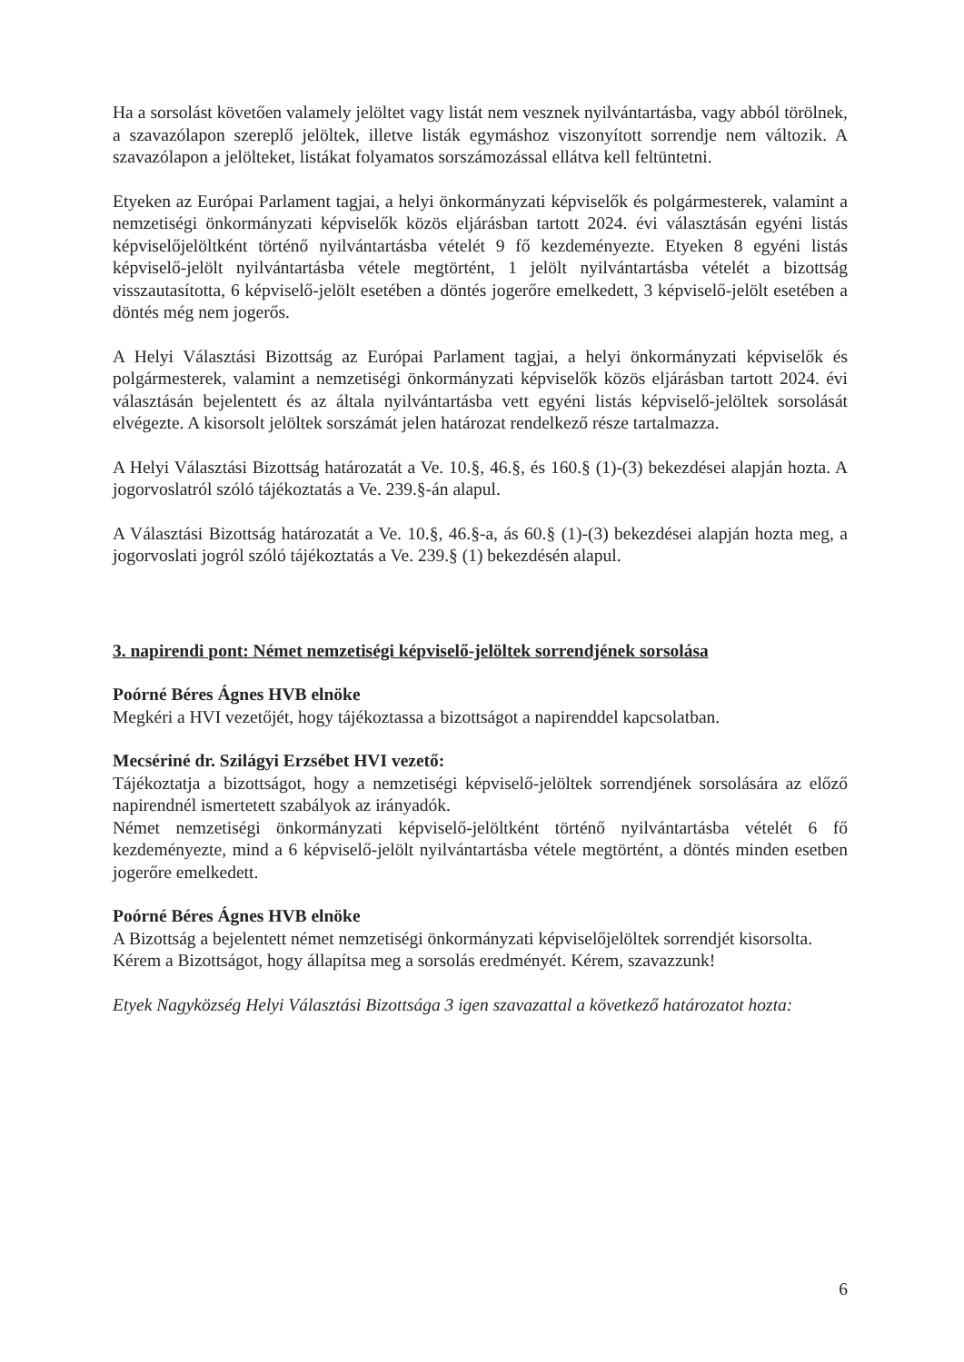Ha a sorsolást követően valamely jelöltet vagy listát nem vesznek nyilvántartásba, vagy abból törölnek, a szavazólapon szereplő jelöltek, illetve listák egymáshoz viszonyított sorrendje nem változik. A szavazólapon a jelölteket, listákat folyamatos sorszámozással ellátva kell feltüntetni.
Etyeken az Európai Parlament tagjai, a helyi önkormányzati képviselők és polgármesterek, valamint a nemzetiségi önkormányzati képviselők közös eljárásban tartott 2024. évi választásán egyéni listás képviselőjelöltként történő nyilvántartásba vételét 9 fő kezdeményezte. Etyeken 8 egyéni listás képviselő-jelölt nyilvántartásba vétele megtörtént, 1 jelölt nyilvántartásba vételét a bizottság visszautasította, 6 képviselő-jelölt esetében a döntés jogerőre emelkedett, 3 képviselő-jelölt esetében a döntés még nem jogerős.
A Helyi Választási Bizottság az Európai Parlament tagjai, a helyi önkormányzati képviselők és polgármesterek, valamint a nemzetiségi önkormányzati képviselők közös eljárásban tartott 2024. évi választásán bejelentett és az általa nyilvántartásba vett egyéni listás képviselő-jelöltek sorsolását elvégezte. A kisorsolt jelöltek sorszámát jelen határozat rendelkező része tartalmazza.
A Helyi Választási Bizottság határozatát a Ve. 10.§, 46.§, és 160.§ (1)-(3) bekezdései alapján hozta. A jogorvoslatról szóló tájékoztatás a Ve. 239.§-án alapul.
A Választási Bizottság határozatát a Ve. 10.§, 46.§-a, ás 60.§ (1)-(3) bekezdései alapján hozta meg, a jogorvoslati jogról szóló tájékoztatás a Ve. 239.§ (1) bekezdésén alapul.
3. napirendi pont: Német nemzetiségi képviselő-jelöltek sorrendjének sorsolása
Poórné Béres Ágnes HVB elnöke
Megkéri a HVI vezetőjét, hogy tájékoztassa a bizottságot a napirenddel kapcsolatban.
Mecsériné dr. Szilágyi Erzsébet HVI vezető:
Tájékoztatja a bizottságot, hogy a nemzetiségi képviselő-jelöltek sorrendjének sorsolására az előző napirendnél ismertetett szabályok az irányadók.
Német nemzetiségi önkormányzati képviselő-jelöltként történő nyilvántartásba vételét 6 fő kezdeményezte, mind a 6 képviselő-jelölt nyilvántartásba vétele megtörtént, a döntés minden esetben jogerőre emelkedett.
Poórné Béres Ágnes HVB elnöke
A Bizottság a bejelentett német nemzetiségi önkormányzati képviselőjelöltek sorrendjét kisorsolta.
Kérem a Bizottságot, hogy állapítsa meg a sorsolás eredményét. Kérem, szavazzunk!
Etyek Nagyközség Helyi Választási Bizottsága 3 igen szavazattal a következő határozatot hozta:
6